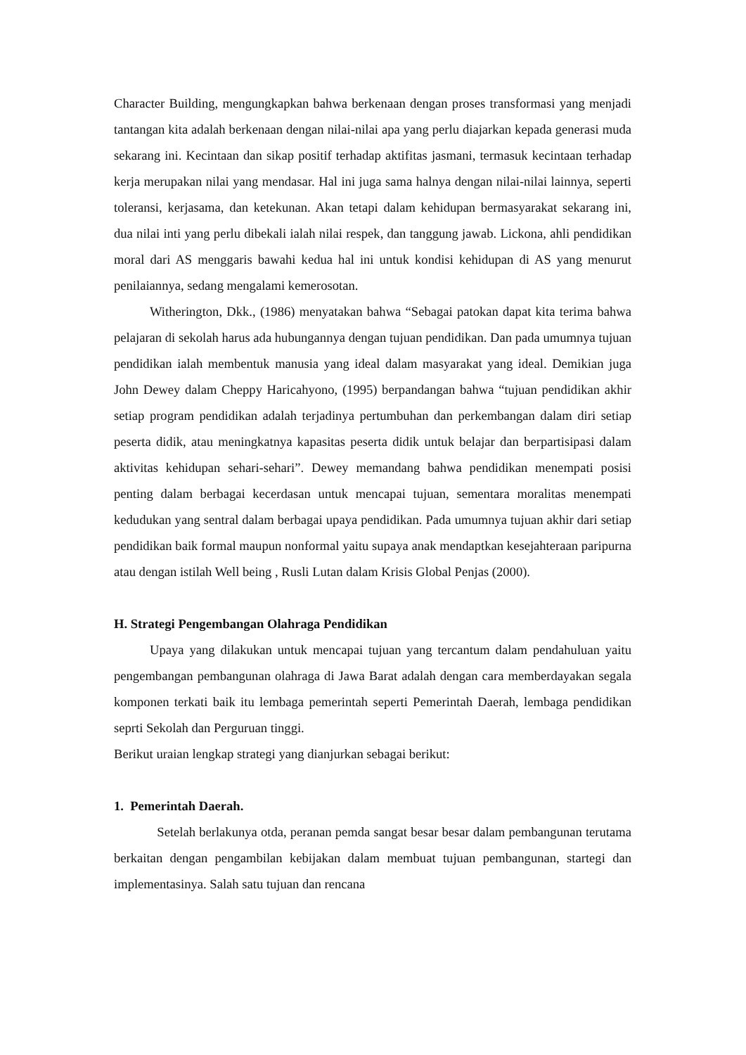Character Building, mengungkapkan bahwa berkenaan dengan proses transformasi yang menjadi tantangan kita adalah berkenaan dengan nilai-nilai apa yang perlu diajarkan kepada generasi muda sekarang ini. Kecintaan dan sikap positif terhadap aktifitas jasmani, termasuk kecintaan terhadap kerja merupakan nilai yang mendasar. Hal ini juga sama halnya dengan nilai-nilai lainnya, seperti toleransi, kerjasama, dan ketekunan. Akan tetapi dalam kehidupan bermasyarakat sekarang ini, dua nilai inti yang perlu dibekali ialah nilai respek, dan tanggung jawab. Lickona, ahli pendidikan moral dari AS menggaris bawahi kedua hal ini untuk kondisi kehidupan di AS yang menurut penilaiannya, sedang mengalami kemerosotan.
Witherington, Dkk., (1986) menyatakan bahwa “Sebagai patokan dapat kita terima bahwa pelajaran di sekolah harus ada hubungannya dengan tujuan pendidikan. Dan pada umumnya tujuan pendidikan ialah membentuk manusia yang ideal dalam masyarakat yang ideal. Demikian juga John Dewey dalam Cheppy Haricahyono, (1995) berpandangan bahwa “tujuan pendidikan akhir setiap program pendidikan adalah terjadinya pertumbuhan dan perkembangan dalam diri setiap peserta didik, atau meningkatnya kapasitas peserta didik untuk belajar dan berpartisipasi dalam aktivitas kehidupan sehari-sehari”. Dewey memandang bahwa pendidikan menempati posisi penting dalam berbagai kecerdasan untuk mencapai tujuan, sementara moralitas menempati kedudukan yang sentral dalam berbagai upaya pendidikan. Pada umumnya tujuan akhir dari setiap pendidikan baik formal maupun nonformal yaitu supaya anak mendaptkan kesejahteraan paripurna atau dengan istilah Well being , Rusli Lutan dalam Krisis Global Penjas (2000).
H. Strategi Pengembangan Olahraga Pendidikan
Upaya yang dilakukan untuk mencapai tujuan yang tercantum dalam pendahuluan yaitu pengembangan pembangunan olahraga di Jawa Barat adalah dengan cara memberdayakan segala komponen terkati baik itu lembaga pemerintah seperti Pemerintah Daerah, lembaga pendidikan seprti Sekolah dan Perguruan tinggi.
Berikut uraian lengkap strategi yang dianjurkan sebagai berikut:
1. Pemerintah Daerah.
Setelah berlakunya otda, peranan pemda sangat besar besar dalam pembangunan terutama berkaitan dengan pengambilan kebijakan dalam membuat tujuan pembangunan, startegi dan implementasinya. Salah satu tujuan dan rencana